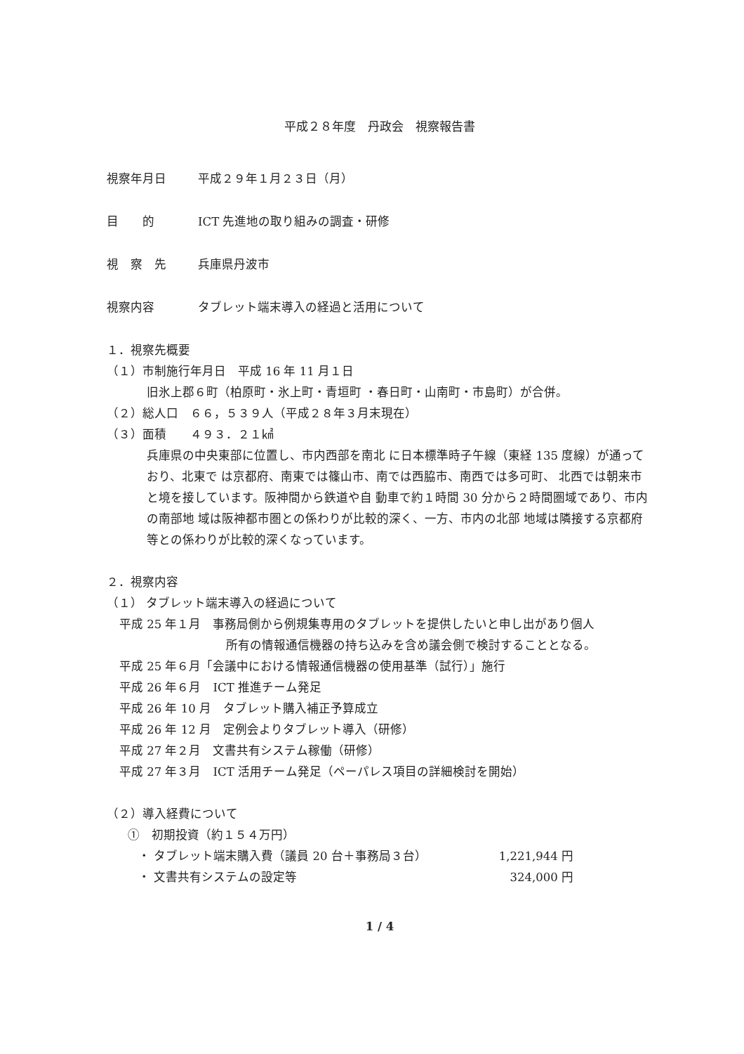平成２８年度　丹政会　視察報告書
視察年月日 平成２９年１月２３日（月）
目　　的 ICT 先進地の取り組みの調査・研修
視　察　先 兵庫県丹波市
視察内容 タブレット端末導入の経過と活用について
１．視察先概要
（１）市制施行年月日　平成 16 年 11 月１日
旧氷上郡６町（柏原町・氷上町・青垣町 ・春日町・山南町・市島町）が合併。
（２）総人口　６６，５３９人（平成２８年３月末現在）
（３）面積　　４９３．２１㎢
兵庫県の中央東部に位置し、市内西部を南北 に日本標準時子午線（東経 135 度線）が通っており、北東で は京都府、南東では篠山市、南では西脇市、南西では多可町、 北西では朝来市と境を接しています。阪神間から鉄道や自 動車で約１時間 30 分から２時間圏域であり、市内の南部地 域は阪神都市圏との係わりが比較的深く、一方、市内の北部 地域は隣接する京都府等との係わりが比較的深くなっています。
２．視察内容
（１） タブレット端末導入の経過について
平成 25 年１月　事務局側から例規集専用のタブレットを提供したいと申し出があり個人
所有の情報通信機器の持ち込みを含め議会側で検討することとなる。
平成 25 年６月「会議中における情報通信機器の使用基準（試行）」施行
平成 26 年６月　ICT 推進チーム発足
平成 26 年 10 月　タブレット購入補正予算成立
平成 26 年 12 月　定例会よりタブレット導入（研修）
平成 27 年２月　文書共有システム稼働（研修）
平成 27 年３月　ICT 活用チーム発足（ペーパレス項目の詳細検討を開始）
（２）導入経費について
①　初期投資（約１５４万円）
・ タブレット端末購入費（議員 20 台＋事務局３台） 1,221,944 円
・ 文書共有システムの設定等 324,000 円
1 / 4